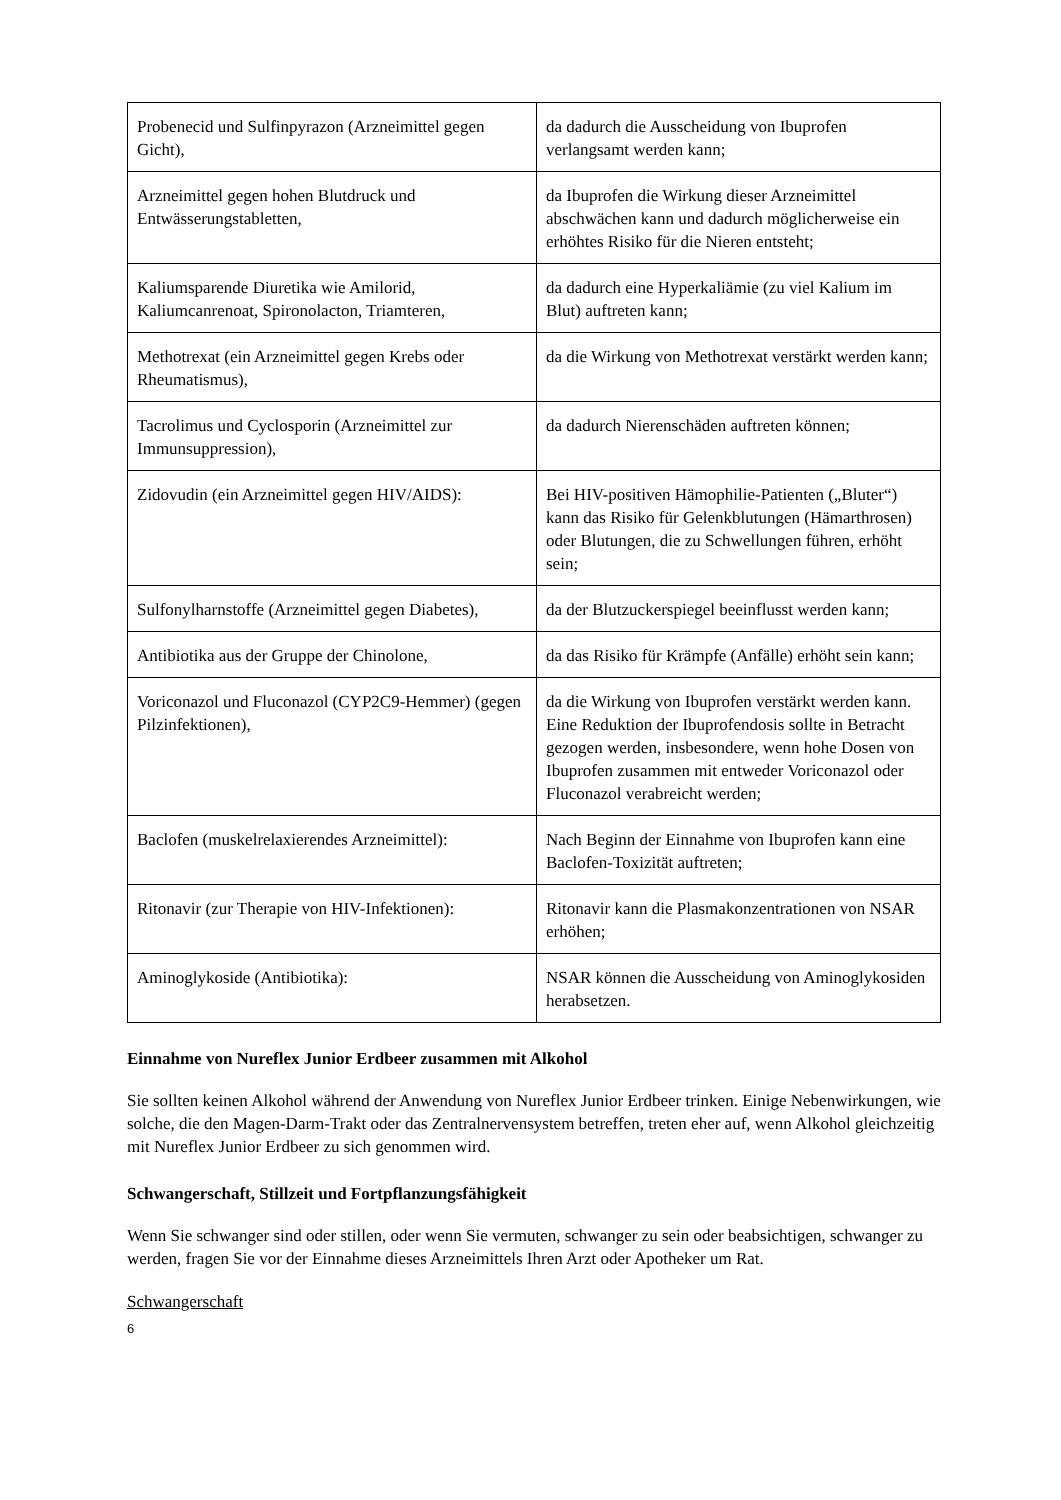| Probenecid und Sulfinpyrazon (Arzneimittel gegen Gicht), | da dadurch die Ausscheidung von Ibuprofen verlangsamt werden kann; |
| Arzneimittel gegen hohen Blutdruck und Entwässerungstabletten, | da Ibuprofen die Wirkung dieser Arzneimittel abschwächen kann und dadurch möglicherweise ein erhöhtes Risiko für die Nieren entsteht; |
| Kaliumsparende Diuretika wie Amilorid, Kaliumcanrenoat, Spironolacton, Triamteren, | da dadurch eine Hyperkaliämie (zu viel Kalium im Blut) auftreten kann; |
| Methotrexat (ein Arzneimittel gegen Krebs oder Rheumatismus), | da die Wirkung von Methotrexat verstärkt werden kann; |
| Tacrolimus und Cyclosporin (Arzneimittel zur Immunsuppression), | da dadurch Nierenschäden auftreten können; |
| Zidovudin (ein Arzneimittel gegen HIV/AIDS): | Bei HIV-positiven Hämophilie-Patienten („Bluter“) kann das Risiko für Gelenkblutungen (Hämarthrosen) oder Blutungen, die zu Schwellungen führen, erhöht sein; |
| Sulfonylharnstoffe (Arzneimittel gegen Diabetes), | da der Blutzuckerspiegel beeinflusst werden kann; |
| Antibiotika aus der Gruppe der Chinolone, | da das Risiko für Krämpfe (Anfälle) erhöht sein kann; |
| Voriconazol und Fluconazol (CYP2C9-Hemmer) (gegen Pilzinfektionen), | da die Wirkung von Ibuprofen verstärkt werden kann. Eine Reduktion der Ibuprofendosis sollte in Betracht gezogen werden, insbesondere, wenn hohe Dosen von Ibuprofen zusammen mit entweder Voriconazol oder Fluconazol verabreicht werden; |
| Baclofen (muskelrelaxierendes Arzneimittel): | Nach Beginn der Einnahme von Ibuprofen kann eine Baclofen-Toxizität auftreten; |
| Ritonavir (zur Therapie von HIV-Infektionen): | Ritonavir kann die Plasmakonzentrationen von NSAR erhöhen; |
| Aminoglykoside (Antibiotika): | NSAR können die Ausscheidung von Aminoglykosiden herabsetzen. |
Einnahme von Nureflex Junior Erdbeer zusammen mit Alkohol
Sie sollten keinen Alkohol während der Anwendung von Nureflex Junior Erdbeer trinken. Einige Nebenwirkungen, wie solche, die den Magen-Darm-Trakt oder das Zentralnervensystem betreffen, treten eher auf, wenn Alkohol gleichzeitig mit Nureflex Junior Erdbeer zu sich genommen wird.
Schwangerschaft, Stillzeit und Fortpflanzungsfähigkeit
Wenn Sie schwanger sind oder stillen, oder wenn Sie vermuten, schwanger zu sein oder beabsichtigen, schwanger zu werden, fragen Sie vor der Einnahme dieses Arzneimittels Ihren Arzt oder Apotheker um Rat.
Schwangerschaft
6